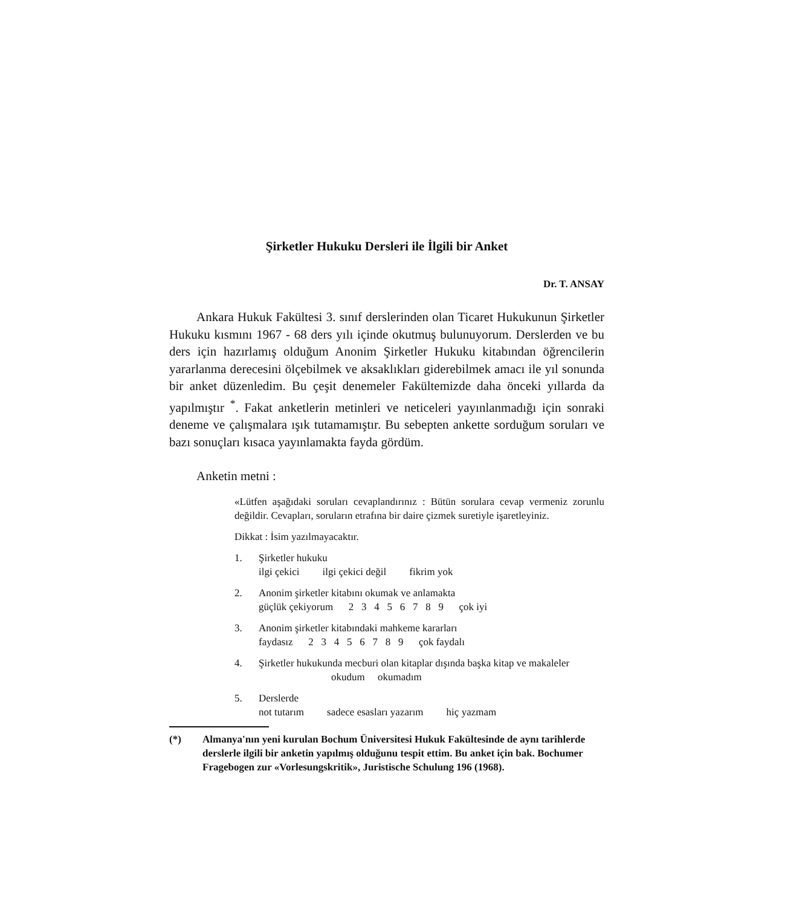Şirketler Hukuku Dersleri ile İlgili bir Anket
Dr. T. ANSAY
Ankara Hukuk Fakültesi 3. sınıf derslerinden olan Ticaret Hukukunun Şirketler Hukuku kısmını 1967 - 68 ders yılı içinde okutmuş bulunuyorum. Derslerden ve bu ders için hazırlamış olduğum Anonim Şirketler Hukuku kitabından öğrencilerin yararlanma derecesini ölçebilmek ve aksaklıkları giderebilmek amacı ile yıl sonunda bir anket düzenledim. Bu çeşit denemeler Fakültemizde daha önceki yıllarda da yapılmıştır <sup>*</sup>. Fakat anketlerin metinleri ve neticeleri yayınlanmadığı için sonraki deneme ve çalışmalara ışık tutamamıştır. Bu sebepten ankette sorduğum soruları ve bazı sonuçları kısaca yayınlamakta fayda gördüm.
Anketin metni :
«Lütfen aşağıdaki soruları cevaplandırınız : Bütün sorulara cevap vermeniz zorunlu değildir. Cevapları, soruların etrafına bir daire çizmek suretiyle işaretleyiniz.
Dikkat : İsim yazılmayacaktır.
1. Şirketler hukuku
ilgi çekici ilgi çekici değil fikrim yok
2. Anonim şirketler kitabını okumak ve anlamakta
güçlük çekiyorum 2 3 4 5 6 7 8 9 çok iyi
3. Anonim şirketler kitabındaki mahkeme kararları
faydasız 2 3 4 5 6 7 8 9 çok faydalı
4. Şirketler hukukunda mecburi olan kitaplar dışında başka kitap ve makaleler
okudum okumadım
5. Derslerde
not tutarım sadece esasları yazarım hiç yazmam
(*) Almanya'nın yeni kurulan Bochum Üniversitesi Hukuk Fakültesinde de aynı tarihlerde derslerle ilgili bir anketin yapılmış olduğunu tespit ettim. Bu anket için bak. Bochumer Fragebogen zur «Vorlesungskritik», Juristische Schulung 196 (1968).